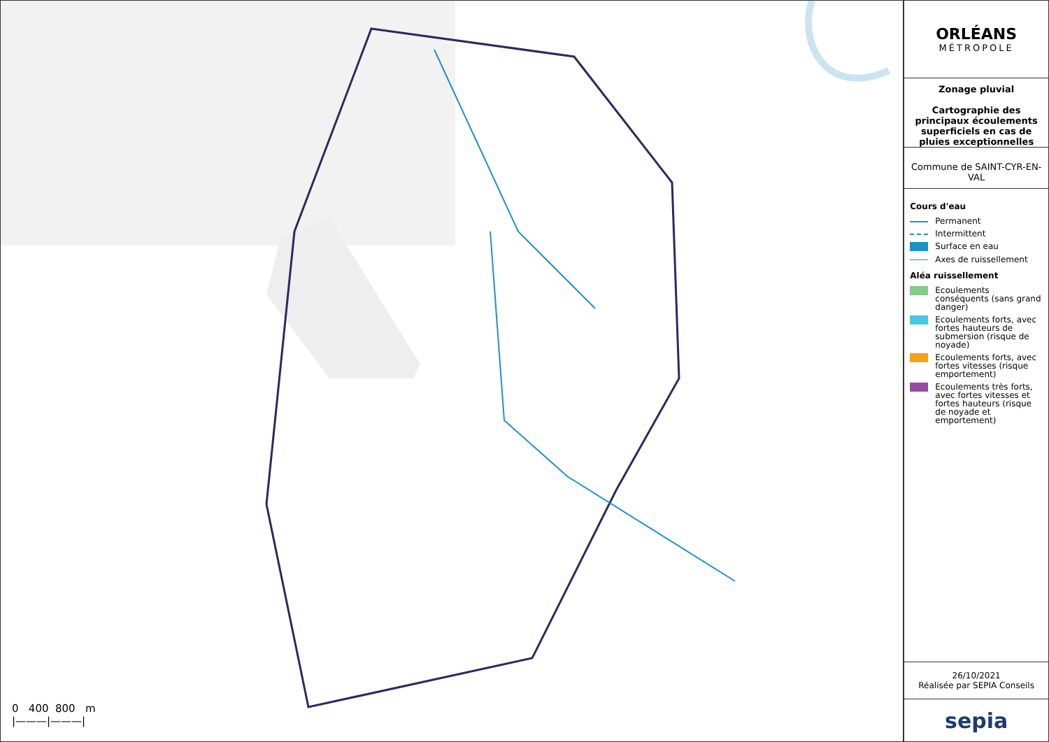0 400 800 m
|———|———|
ORLÉANS
MÉTROPOLE
Zonage pluvial
Cartographie des principaux écoulements superficiels en cas de pluies exceptionnelles
Commune de SAINT-CYR-EN-VAL
Cours d'eau
Permanent
Intermittent
Surface en eau
Axes de ruissellement
Aléa ruissellement
Ecoulements conséquents (sans grand danger)
Ecoulements forts, avec fortes hauteurs de submersion (risque de noyade)
Ecoulements forts, avec fortes vitesses (risque emportement)
Ecoulements très forts, avec fortes vitesses et fortes hauteurs (risque de noyade et emportement)
26/10/2021
Réalisée par SEPIA Conseils
sepia